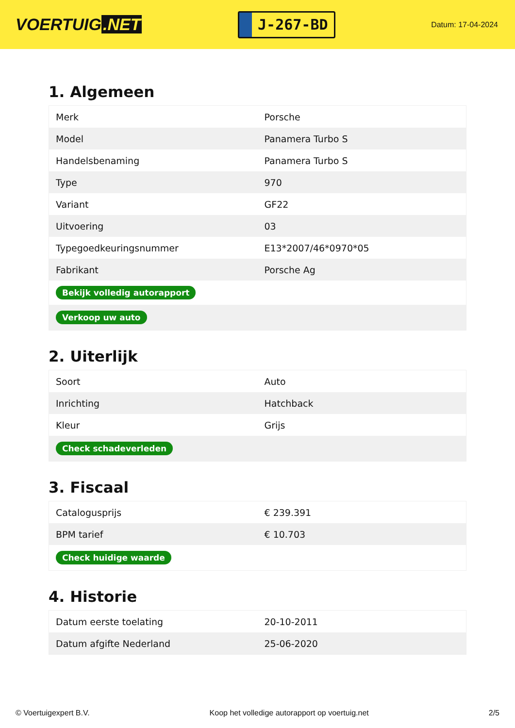VOERTUIG.NET
J-267-BD
Datum: 17-04-2024
1. Algemeen
| Merk | Porsche |
| Model | Panamera Turbo S |
| Handelsbenaming | Panamera Turbo S |
| Type | 970 |
| Variant | GF22 |
| Uitvoering | 03 |
| Typegoedkeuringsnummer | E13*2007/46*0970*05 |
| Fabrikant | Porsche Ag |
| Bekijk volledig autorapport | |
| Verkoop uw auto | |
2. Uiterlijk
| Soort | Auto |
| Inrichting | Hatchback |
| Kleur | Grijs |
| Check schadeverleden | |
3. Fiscaal
| Catalogusprijs | € 239.391 |
| BPM tarief | € 10.703 |
| Check huidige waarde | |
4. Historie
| Datum eerste toelating | 20-10-2011 |
| Datum afgifte Nederland | 25-06-2020 |
© Voertuigexpert B.V. Koop het volledige autorapport op voertuig.net 2/5